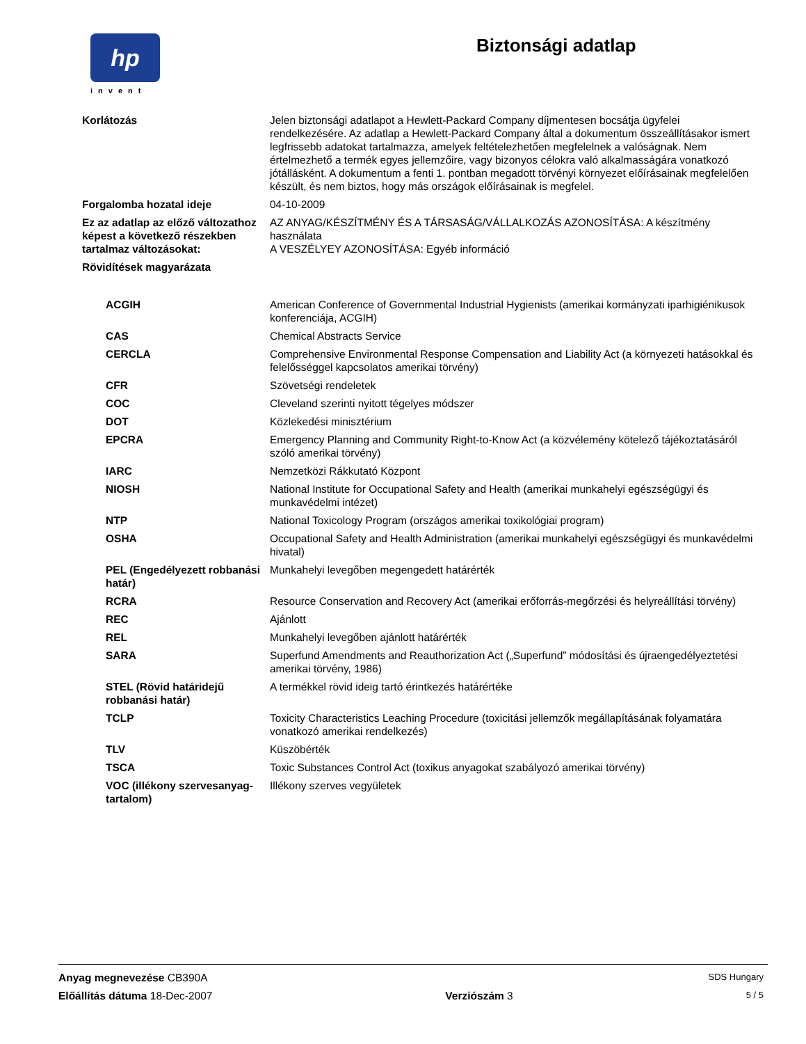hp
invent
Biztonsági adatlap
| Korlátozás | Jelen biztonsági adatlapot a Hewlett-Packard Company díjmentesen bocsátja ügyfelei rendelkezésére. Az adatlap a Hewlett-Packard Company által a dokumentum összeállításakor ismert legfrissebb adatokat tartalmazza, amelyek feltételezhetően megfelelnek a valóságnak. Nem értelmezhető a termék egyes jellemzőire, vagy bizonyos célokra való alkalmasságára vonatkozó jótállásként. A dokumentum a fenti 1. pontban megadott törvényi környezet előírásainak megfelelően készült, és nem biztos, hogy más országok előírásainak is megfelel. |
| Forgalomba hozatal ideje | 04-10-2009 |
| Ez az adatlap az előző változathoz képest a következő részekben tartalmaz változásokat: | AZ ANYAG/KÉSZÍTMÉNY ÉS A TÁRSASÁG/VÁLLALKOZÁS AZONOSÍTÁSA: A készítmény használata A VESZÉLYEY AZONOSÍTÁSA: Egyéb információ |
| Rövidítések magyarázata | |
| ACGIH | American Conference of Governmental Industrial Hygienists (amerikai kormányzati iparhigiénikusok konferenciája, ACGIH) |
| CAS | Chemical Abstracts Service |
| CERCLA | Comprehensive Environmental Response Compensation and Liability Act (a környezeti hatásokkal és felelősséggel kapcsolatos amerikai törvény) |
| CFR | Szövetségi rendeletek |
| COC | Cleveland szerinti nyitott tégelyes módszer |
| DOT | Közlekedési minisztérium |
| EPCRA | Emergency Planning and Community Right-to-Know Act (a közvélemény kötelező tájékoztatásáról szóló amerikai törvény) |
| IARC | Nemzetközi Rákkutató Központ |
| NIOSH | National Institute for Occupational Safety and Health (amerikai munkahelyi egészségügyi és munkavédelmi intézet) |
| NTP | National Toxicology Program (országos amerikai toxikológiai program) |
| OSHA | Occupational Safety and Health Administration (amerikai munkahelyi egészségügyi és munkavédelmi hivatal) |
| PEL (Engedélyezett robbanási határ) | Munkahelyi levegőben megengedett határérték |
| RCRA | Resource Conservation and Recovery Act (amerikai erőforrás-megőrzési és helyreállítási törvény) |
| REC | Ajánlott |
| REL | Munkahelyi levegőben ajánlott határérték |
| SARA | Superfund Amendments and Reauthorization Act („Superfund” módosítási és újraengedélyeztetési amerikai törvény, 1986) |
| STEL (Rövid határidejű robbanási határ) | A termékkel rövid ideig tartó érintkezés határértéke |
| TCLP | Toxicity Characteristics Leaching Procedure (toxicitási jellemzők megállapításának folyamatára vonatkozó amerikai rendelkezés) |
| TLV | Küszöbérték |
| TSCA | Toxic Substances Control Act (toxikus anyagokat szabályozó amerikai törvény) |
| VOC (illékony szervesanyag-tartalom) | Illékony szerves vegyületek |
Anyag megnevezése CB390A SDS Hungary
Előállítás dátuma 18-Dec-2007 Verziószám 3 5 / 5